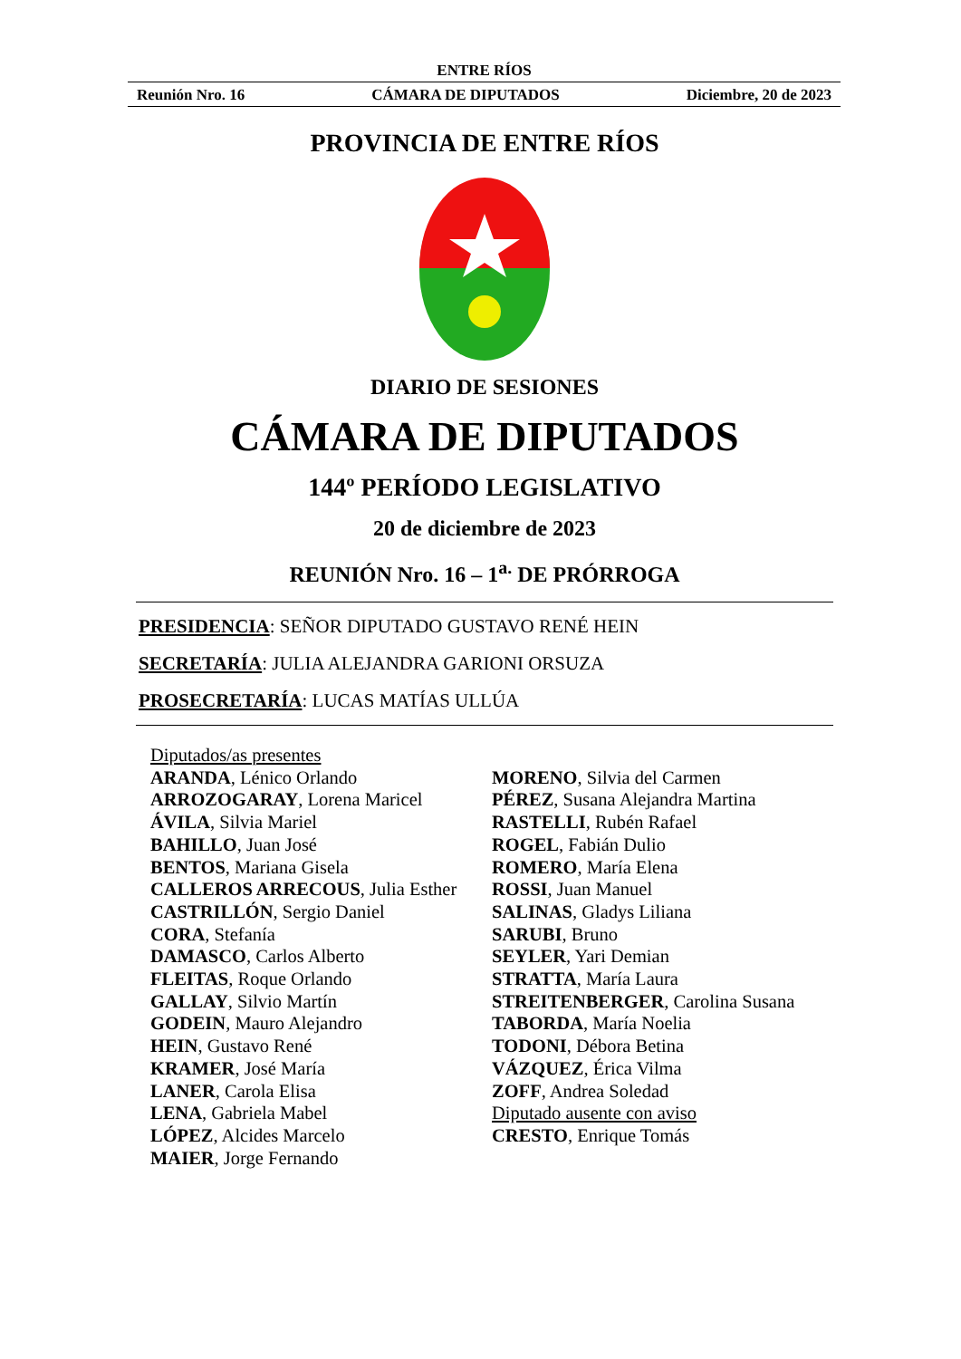ENTRE RÍOS
Reunión Nro. 16 CÁMARA DE DIPUTADOS Diciembre, 20 de 2023
PROVINCIA DE ENTRE RÍOS
DIARIO DE SESIONES
CÁMARA DE DIPUTADOS
144º PERÍODO LEGISLATIVO
20 de diciembre de 2023
REUNIÓN Nro. 16 – 1<sup>a.</sup> DE PRÓRROGA
PRESIDENCIA: SEÑOR DIPUTADO GUSTAVO RENÉ HEIN
SECRETARÍA: JULIA ALEJANDRA GARIONI ORSUZA
PROSECRETARÍA: LUCAS MATÍAS ULLÚA
Diputados/as presentes
ARANDA, Lénico Orlando
ARROZOGARAY, Lorena Maricel
ÁVILA, Silvia Mariel
BAHILLO, Juan José
BENTOS, Mariana Gisela
CALLEROS ARRECOUS, Julia Esther
CASTRILLÓN, Sergio Daniel
CORA, Stefanía
DAMASCO, Carlos Alberto
FLEITAS, Roque Orlando
GALLAY, Silvio Martín
GODEIN, Mauro Alejandro
HEIN, Gustavo René
KRAMER, José María
LANER, Carola Elisa
LENA, Gabriela Mabel
LÓPEZ, Alcides Marcelo
MAIER, Jorge Fernando
MORENO, Silvia del Carmen
PÉREZ, Susana Alejandra Martina
RASTELLI, Rubén Rafael
ROGEL, Fabián Dulio
ROMERO, María Elena
ROSSI, Juan Manuel
SALINAS, Gladys Liliana
SARUBI, Bruno
SEYLER, Yari Demian
STRATTA, María Laura
STREITENBERGER, Carolina Susana
TABORDA, María Noelia
TODONI, Débora Betina
VÁZQUEZ, Érica Vilma
ZOFF, Andrea Soledad
Diputado ausente con aviso
CRESTO, Enrique Tomás